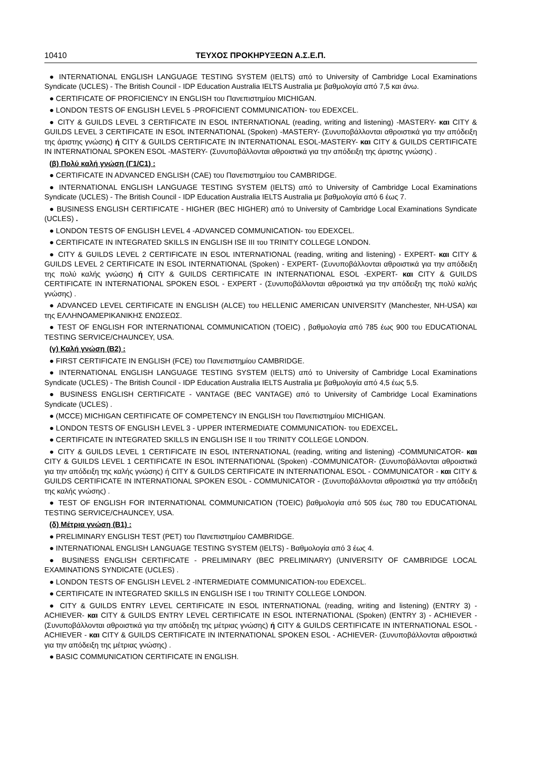10410 ΤΕΥΧΟΣ ΠΡΟΚΗΡΥΞΕΩΝ Α.Σ.Ε.Π.
● INTERNATIONAL ENGLISH LANGUAGE TESTING SYSTEM (IELTS) από το University of Cambridge Local Examinations Syndicate (UCLES) - The British Council - IDP Education Australia IELTS Australia με βαθμολογία από 7,5 και άνω.
● CERTIFICATE OF PROFICIENCY IN ENGLISH του Πανεπιστημίου MICHIGAN.
● LONDON TESTS OF ENGLISH LEVEL 5 -PROFICIENT COMMUNICATION- του EDEXCEL.
● CITY & GUILDS LEVEL 3 CERTIFICATE IN ESOL INTERNATIONAL (reading, writing and listening) -MASTERY- και CITY & GUILDS LEVEL 3 CERTIFICATE IN ESOL INTERNATIONAL (Spoken) -MASTERY- (Συνυποβάλλονται αθροιστικά για την απόδειξη της άριστης γνώσης) ή CITY & GUILDS CERTIFICATE IN INTERNATIONAL ESOL-MASTERY- και CITY & GUILDS CERTIFICATE IN INTERNATIONAL SPOKEN ESOL -MASTERY- (Συνυποβάλλονται αθροιστικά για την απόδειξη της άριστης γνώσης) .
(β) Πολύ καλή γνώση (Γ1/C1) :
● CERTIFICATE IN ADVANCED ENGLISH (CAE) του Πανεπιστημίου του CAMBRIDGE.
● INTERNATIONAL ENGLISH LANGUAGE TESTING SYSTEM (IELTS) από το University of Cambridge Local Examinations Syndicate (UCLES) - The British Council - IDP Education Australia IELTS Australia με βαθμολογία από 6 έως 7.
● BUSINESS ENGLISH CERTIFICATE - HIGHER (BEC HIGHER) από το University of Cambridge Local Examinations Syndicate (UCLES) .
● LONDON TESTS OF ENGLISH LEVEL 4 -ADVANCED COMMUNICATION- του EDEXCEL.
● CERTIFICATE IN INTEGRATED SKILLS IN ENGLISH ISE III του TRINITY COLLEGE LONDON.
● CITY & GUILDS LEVEL 2 CERTIFICATE IN ESOL INTERNATIONAL (reading, writing and listening) - EXPERT- και CITY & GUILDS LEVEL 2 CERTIFICATE IN ESOL INTERNATIONAL (Spoken) - EXPERT- (Συνυποβάλλονται αθροιστικά για την απόδειξη της πολύ καλής γνώσης) ή CITY & GUILDS CERTIFICATE IN INTERNATIONAL ESOL -EXPERT- και CITY & GUILDS CERTIFICATE IN INTERNATIONAL SPOKEN ESOL - EXPERT - (Συνυποβάλλονται αθροιστικά για την απόδειξη της πολύ καλής γνώσης) .
● ADVANCED LEVEL CERTIFICATE IN ENGLISH (ALCE) του HELLENIC AMERICAN UNIVERSITY (Manchester, NH-USA) και της ΕΛΛΗΝΟΑΜΕΡΙΚΑΝΙΚΗΣ ΕΝΩΣΕΩΣ.
● TEST OF ENGLISH FOR INTERNATIONAL COMMUNICATION (TOEIC) , βαθμολογία από 785 έως 900 του EDUCATIONAL TESTING SERVICE/CHAUNCEY, USA.
(γ) Καλή γνώση (Β2) :
● FIRST CERTIFICATE IN ENGLISH (FCE) του Πανεπιστημίου CAMBRIDGE.
● INTERNATIONAL ENGLISH LANGUAGE TESTING SYSTEM (IELTS) από το University of Cambridge Local Examinations Syndicate (UCLES) - The British Council - IDP Education Australia IELTS Australia με βαθμολογία από 4,5 έως 5,5.
● BUSINESS ENGLISH CERTIFICATE - VANTAGE (BEC VANTAGE) από το University of Cambridge Local Examinations Syndicate (UCLES) .
● (MCCE) MICHIGAN CERTIFICATE OF COMPETENCY IN ENGLISH του Πανεπιστημίου MICHIGAN.
● LONDON TESTS OF ENGLISH LEVEL 3 - UPPER INTERMEDIATE COMMUNICATION- του EDEXCEL.
● CERTIFICATE IN INTEGRATED SKILLS IN ENGLISH ISE II του TRINITY COLLEGE LONDON.
● CITY & GUILDS LEVEL 1 CERTIFICATE IN ESOL INTERNATIONAL (reading, writing and listening) -COMMUNICATOR- και CITY & GUILDS LEVEL 1 CERTIFICATE IN ESOL INTERNATIONAL (Spoken) -COMMUNICATOR- (Συνυποβάλλονται αθροιστικά για την απόδειξη της καλής γνώσης) ή CITY & GUILDS CERTIFICATE IN INTERNATIONAL ESOL - COMMUNICATOR - και CITY & GUILDS CERTIFICATE IN INTERNATIONAL SPOKEN ESOL - COMMUNICATOR - (Συνυποβάλλονται αθροιστικά για την απόδειξη της καλής γνώσης) .
● TEST OF ENGLISH FOR INTERNATIONAL COMMUNICATION (TOEIC) βαθμολογία από 505 έως 780 του EDUCATIONAL TESTING SERVICE/CHAUNCEY, USA.
(δ) Μέτρια γνώση (Β1) :
● PRELIMINARY ENGLISH TEST (PET) του Πανεπιστημίου CAMBRIDGE.
● INTERNATIONAL ENGLISH LANGUAGE TESTING SYSTEM (IELTS) - Βαθμολογία από 3 έως 4.
● BUSINESS ENGLISH CERTIFICATE - PRELIMINARY (BEC PRELIMINARY) (UNIVERSITY OF CAMBRIDGE LOCAL EXAMINATIONS SYNDICATE (UCLES) .
● LONDON TESTS OF ENGLISH LEVEL 2 -INTERMEDIATE COMMUNICATION-του EDEXCEL.
● CERTIFICATE IN INTEGRATED SKILLS IN ENGLISH ISE I του TRINITY COLLEGE LONDON.
● CITY & GUILDS ENTRY LEVEL CERTIFICATE IN ESOL INTERNATIONAL (reading, writing and listening) (ENTRY 3) - ACHIEVER- και CITY & GUILDS ENTRY LEVEL CERTIFICATE IN ESOL INTERNATIONAL (Spoken) (ENTRY 3) - ACHIEVER - (Συνυποβάλλονται αθροιστικά για την απόδειξη της μέτριας γνώσης) ή CITY & GUILDS CERTIFICATE IN INTERNATIONAL ESOL - ACHIEVER - και CITY & GUILDS CERTIFICATE IN INTERNATIONAL SPOKEN ESOL - ACHIEVER- (Συνυποβάλλονται αθροιστικά για την απόδειξη της μέτριας γνώσης) .
● BASIC COMMUNICATION CERTIFICATE IN ENGLISH.